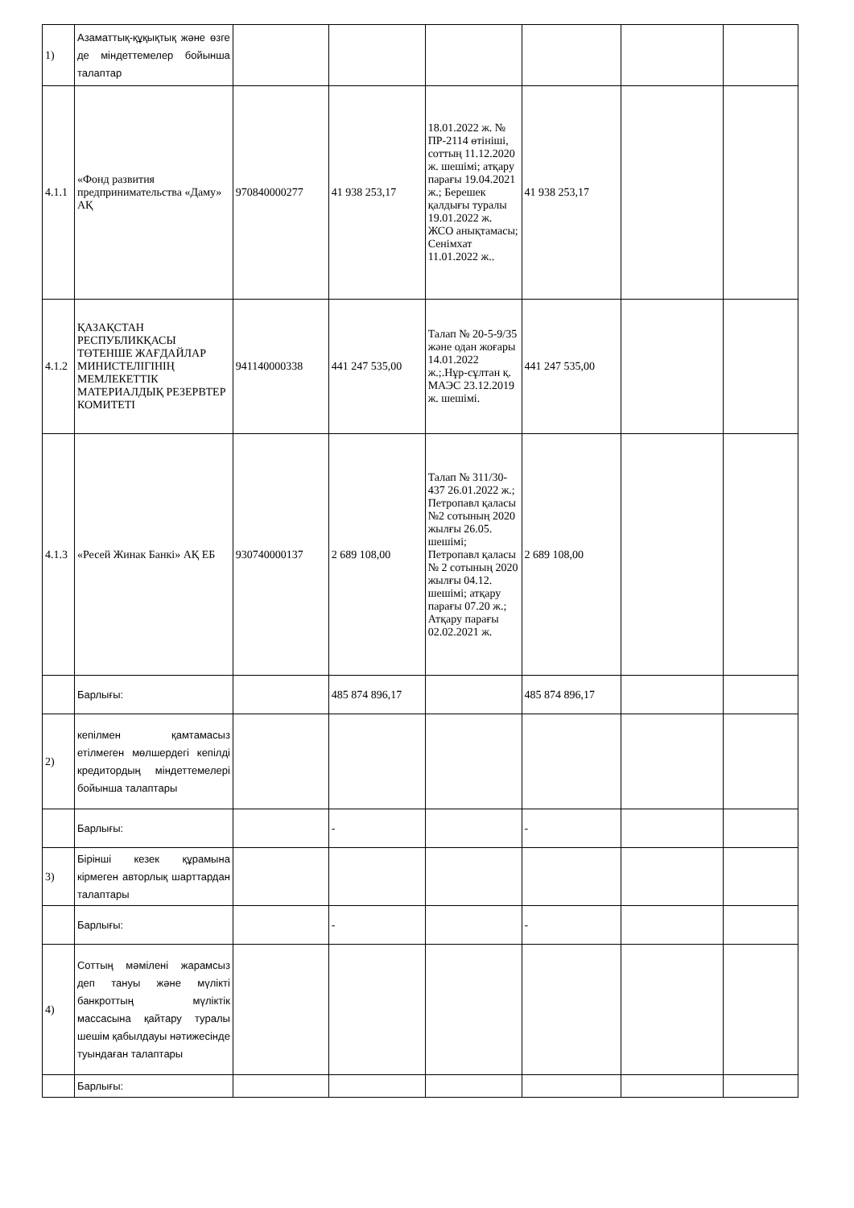| 1) | Азаматтық-құқықтық және өзге де міндеттемелер бойынша талаптар | | | | | | |
| 4.1.1 | «Фонд развития предпринимательства «Даму» АҚ | 970840000277 | 41 938 253,17 | 18.01.2022 ж. № ПР-2114 өтініші, соттың 11.12.2020 ж. шешімі; атқару парағы 19.04.2021 ж.; Берешек қалдығы туралы 19.01.2022 ж. ЖСО анықтамасы; Сенімхат 11.01.2022 ж.. | 41 938 253,17 | | |
| 4.1.2 | ҚАЗАҚСТАН РЕСПУБЛИКҚАСЫ ТӨТЕНШЕ ЖАҒДАЙЛАР МИНИСТЕЛІГІНІҢ МЕМЛЕКЕТТІК МАТЕРИАЛДЫҚ РЕЗЕРВТЕР КОМИТЕТІ | 941140000338 | 441 247 535,00 | Талап № 20-5-9/35 және одан жоғары 14.01.2022 ж.;.Нұр-сұлтан қ. МАЭС 23.12.2019 ж. шешімі. | 441 247 535,00 | | |
| 4.1.3 | «Ресей Жинак Банкі» АҚ ЕБ | 930740000137 | 2 689 108,00 | Талап № 311/30-437 26.01.2022 ж.; Петропавл қаласы №2 сотының 2020 жылғы 26.05. шешімі; Петропавл қаласы № 2 сотының 2020 жылғы 04.12. шешімі; атқару парағы 07.20 ж.; Атқару парағы 02.02.2021 ж. | 2 689 108,00 | | |
| | Барлығы: | | 485 874 896,17 | | 485 874 896,17 | | |
| 2) | кепілмен қамтамасыз етілмеген мөлшердегі кепілді кредитордың міндеттемелері бойынша талаптары | | | | | | |
| | Барлығы: | | - | | - | | |
| 3) | Бірінші кезек құрамына кірмеген авторлық шарттардан талаптары | | | | | | |
| | Барлығы: | | - | | - | | |
| 4) | Соттың мәмілені жарамсыз деп тануы және мүлікті банкроттың мүліктік массасына қайтару туралы шешім қабылдауы нәтижесінде туындаған талаптары | | | | | | |
| | Барлығы: | | | | | | |